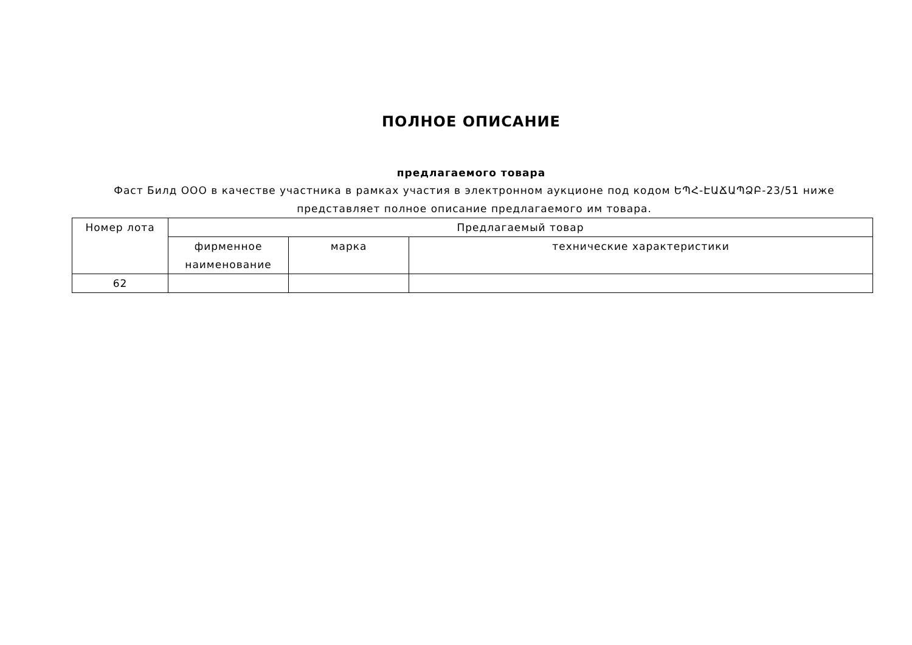ПОЛНОЕ ОПИСАНИЕ
предлагаемого товара
Фаст Билд ООО в качестве участника в рамках участия в электронном аукционе под кодом ԵՊՀ-ԷԱՃԱՊՁԲ-23/51 ниже представляет полное описание предлагаемого им товара.
| Номер лота | Предлагаемый товар | | |
| --- | --- | --- | --- |
| | фирменное наименование | марка | технические характеристики |
| 62 | | | |